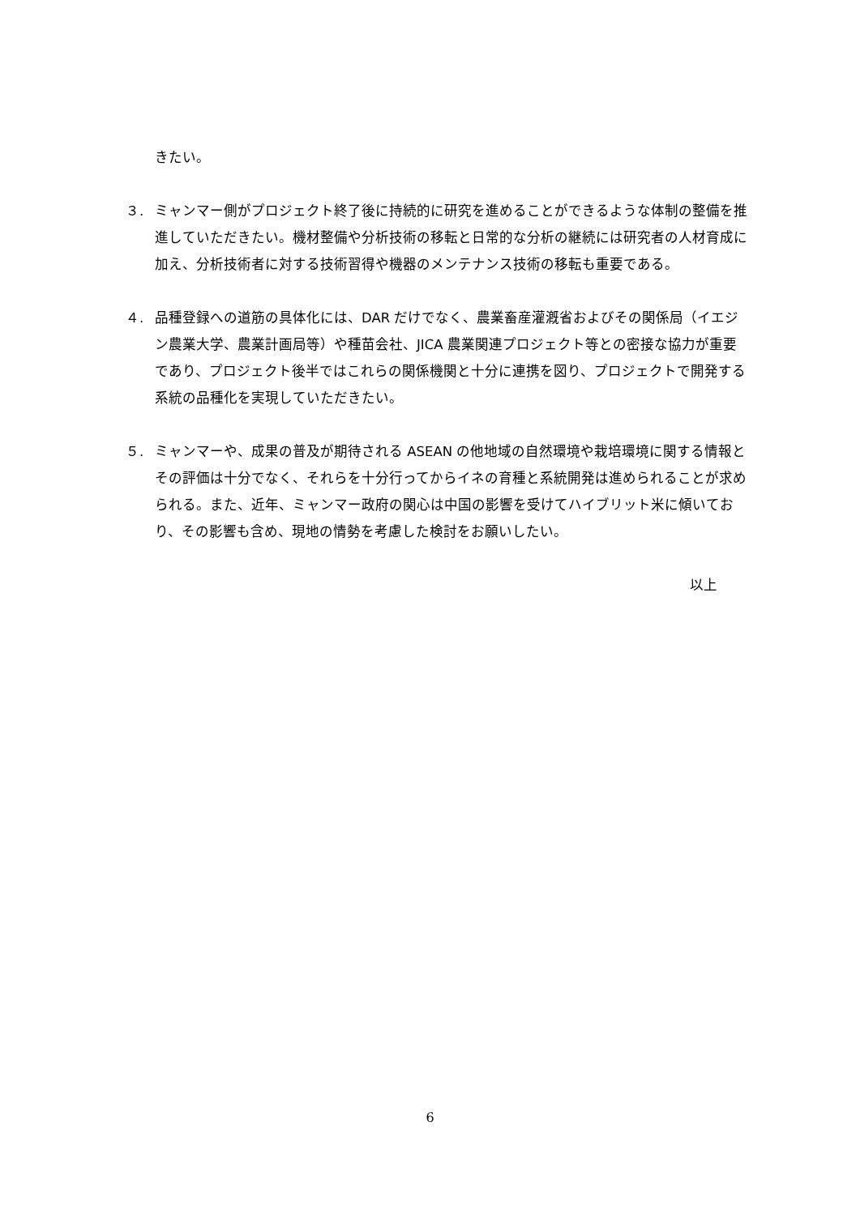きたい。
３. ミャンマー側がプロジェクト終了後に持続的に研究を進めることができるような体制の整備を推進していただきたい。機材整備や分析技術の移転と日常的な分析の継続には研究者の人材育成に加え、分析技術者に対する技術習得や機器のメンテナンス技術の移転も重要である。
４. 品種登録への道筋の具体化には、DAR だけでなく、農業畜産灌漑省およびその関係局（イエジン農業大学、農業計画局等）や種苗会社、JICA 農業関連プロジェクト等との密接な協力が重要であり、プロジェクト後半ではこれらの関係機関と十分に連携を図り、プロジェクトで開発する系統の品種化を実現していただきたい。
５. ミャンマーや、成果の普及が期待される ASEAN の他地域の自然環境や栽培環境に関する情報とその評価は十分でなく、それらを十分行ってからイネの育種と系統開発は進められることが求められる。また、近年、ミャンマー政府の関心は中国の影響を受けてハイブリット米に傾いており、その影響も含め、現地の情勢を考慮した検討をお願いしたい。
以上
6